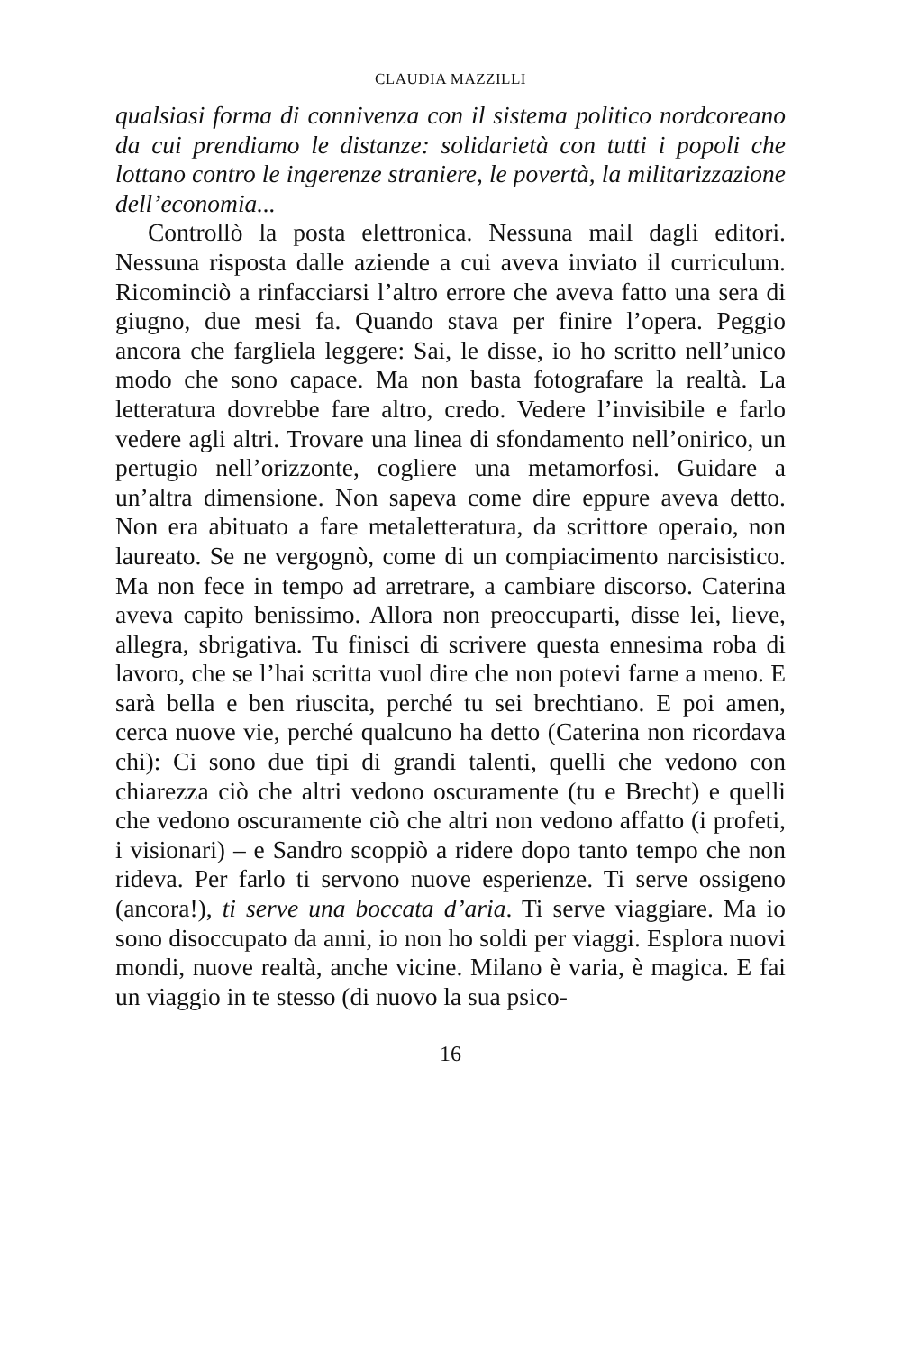CLAUDIA MAZZILLI
qualsiasi forma di connivenza con il sistema politico nordcoreano da cui prendiamo le distanze: solidarietà con tutti i popoli che lottano contro le ingerenze straniere, le povertà, la militarizzazione dell’economia...
Controllò la posta elettronica. Nessuna mail dagli editori. Nessuna risposta dalle aziende a cui aveva inviato il curriculum. Ricominciò a rinfacciarsi l’altro errore che aveva fatto una sera di giugno, due mesi fa. Quando stava per finire l’opera. Peggio ancora che fargliela leggere: Sai, le disse, io ho scritto nell’unico modo che sono capace. Ma non basta fotografare la realtà. La letteratura dovrebbe fare altro, credo. Vedere l’invisibile e farlo vedere agli altri. Trovare una linea di sfondamento nell’onirico, un pertugio nell’orizzonte, cogliere una metamorfosi. Guidare a un’altra dimensione. Non sapeva come dire eppure aveva detto. Non era abituato a fare metaletteratura, da scrittore operaio, non laureato. Se ne vergognò, come di un compiacimento narcisistico. Ma non fece in tempo ad arretrare, a cambiare discorso. Caterina aveva capito benissimo. Allora non preoccuparti, disse lei, lieve, allegra, sbrigativa. Tu finisci di scrivere questa ennesima roba di lavoro, che se l’hai scritta vuol dire che non potevi farne a meno. E sarà bella e ben riuscita, perché tu sei brechtiano. E poi amen, cerca nuove vie, perché qualcuno ha detto (Caterina non ricordava chi): Ci sono due tipi di grandi talenti, quelli che vedono con chiarezza ciò che altri vedono oscuramente (tu e Brecht) e quelli che vedono oscuramente ciò che altri non vedono affatto (i profeti, i visionari) – e Sandro scoppiò a ridere dopo tanto tempo che non rideva. Per farlo ti servono nuove esperienze. Ti serve ossigeno (ancora!), ti serve una boccata d’aria. Ti serve viaggiare. Ma io sono disoccupato da anni, io non ho soldi per viaggi. Esplora nuovi mondi, nuove realtà, anche vicine. Milano è varia, è magica. E fai un viaggio in te stesso (di nuovo la sua psico-
16